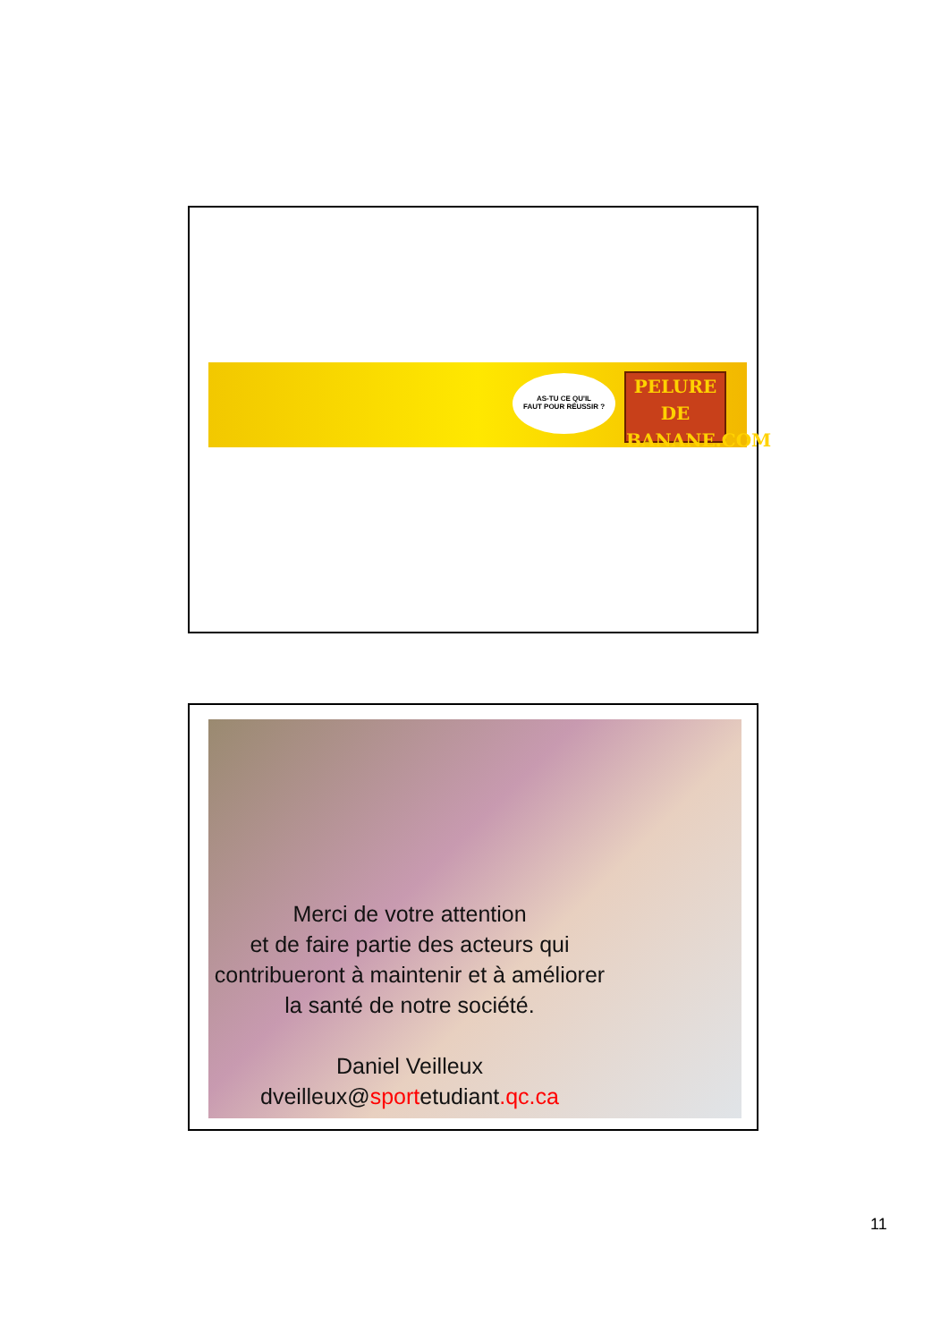AS-TU CE QU'IL
FAUT POUR RÉUSSIR ?
PELURE
DE BANANE.COM
Merci de votre attention
et de faire partie des acteurs qui contribueront à maintenir et à améliorer la santé de notre société.
Daniel Veilleux
dveilleux@sportetudiant.qc.ca
11